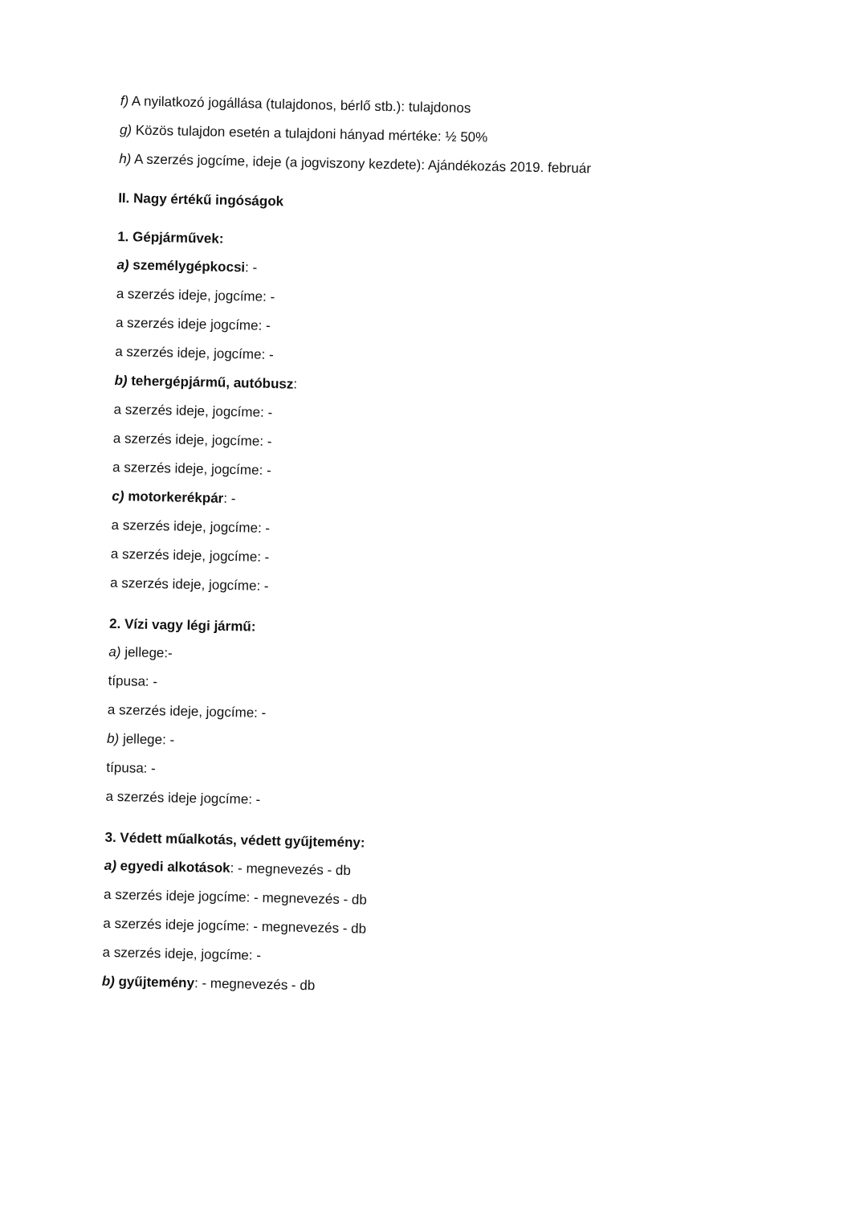f) A nyilatkozó jogállása (tulajdonos, bérlő stb.): tulajdonos
g) Közös tulajdon esetén a tulajdoni hányad mértéke: ½ 50%
h) A szerzés jogcíme, ideje (a jogviszony kezdete): Ajándékozás 2019. február
II. Nagy értékű ingóságok
1. Gépjárművek:
a) személygépkocsi: -
a szerzés ideje, jogcíme: -
a szerzés ideje jogcíme: -
a szerzés ideje, jogcíme: -
b) tehergépjármű, autóbusz:
a szerzés ideje, jogcíme: -
a szerzés ideje, jogcíme: -
a szerzés ideje, jogcíme: -
c) motorkerékpár: -
a szerzés ideje, jogcíme: -
a szerzés ideje, jogcíme: -
a szerzés ideje, jogcíme: -
2. Vízi vagy légi jármű:
a) jellege:-
típusa: -
a szerzés ideje, jogcíme: -
b) jellege: -
típusa: -
a szerzés ideje jogcíme: -
3. Védett műalkotás, védett gyűjtemény:
a) egyedi alkotások: - megnevezés - db
a szerzés ideje jogcíme: - megnevezés - db
a szerzés ideje jogcíme: - megnevezés - db
a szerzés ideje, jogcíme: -
b) gyűjtemény: - megnevezés - db